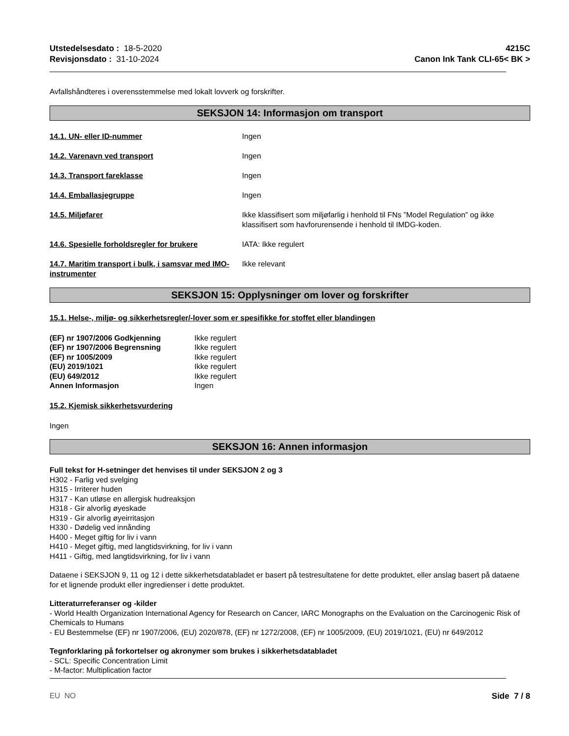Utstedelsesdato : 18-5-2020
Revisjonsdato : 31-10-2024
4215C
Canon Ink Tank CLI-65< BK >
Avfallshåndteres i overensstemmelse med lokalt lovverk og forskrifter.
SEKSJON 14: Informasjon om transport
14.1. UN- eller ID-nummer Ingen
14.2. Varenavn ved transport Ingen
14.3. Transport fareklasse Ingen
14.4. Emballasjegruppe Ingen
14.5. Miljøfarer Ikke klassifisert som miljøfarlig i henhold til FNs ”Model Regulation” og ikke klassifisert som havforurensende i henhold til IMDG-koden.
14.6. Spesielle forholdsregler for brukere IATA: Ikke regulert
14.7. Maritim transport i bulk, i samsvar med IMO-instrumenter
Ikke relevant
SEKSJON 15: Opplysninger om lover og forskrifter
15.1. Helse-, miljø- og sikkerhetsregler/-lover som er spesifikke for stoffet eller blandingen
| (EF) nr 1907/2006 Godkjenning | Ikke regulert |
| (EF) nr 1907/2006 Begrensning | Ikke regulert |
| (EF) nr 1005/2009 | Ikke regulert |
| (EU) 2019/1021 | Ikke regulert |
| (EU) 649/2012 | Ikke regulert |
| Annen Informasjon | Ingen |
15.2. Kjemisk sikkerhetsvurdering
Ingen
SEKSJON 16: Annen informasjon
Full tekst for H-setninger det henvises til under SEKSJON 2 og 3
H302 - Farlig ved svelging
H315 - Irriterer huden
H317 - Kan utløse en allergisk hudreaksjon
H318 - Gir alvorlig øyeskade
H319 - Gir alvorlig øyeirritasjon
H330 - Dødelig ved innånding
H400 - Meget giftig for liv i vann
H410 - Meget giftig, med langtidsvirkning, for liv i vann
H411 - Giftig, med langtidsvirkning, for liv i vann
Dataene i SEKSJON 9, 11 og 12 i dette sikkerhetsdatabladet er basert på testresultatene for dette produktet, eller anslag basert på dataene for et lignende produkt eller ingredienser i dette produktet.
Litteraturreferanser og -kilder
- World Health Organization International Agency for Research on Cancer, IARC Monographs on the Evaluation on the Carcinogenic Risk of Chemicals to Humans
- EU Bestemmelse (EF) nr 1907/2006, (EU) 2020/878, (EF) nr 1272/2008, (EF) nr 1005/2009, (EU) 2019/1021, (EU) nr 649/2012
Tegnforklaring på forkortelser og akronymer som brukes i sikkerhetsdatabladet
- SCL: Specific Concentration Limit
- M-factor: Multiplication factor
EU NO Side 7 / 8